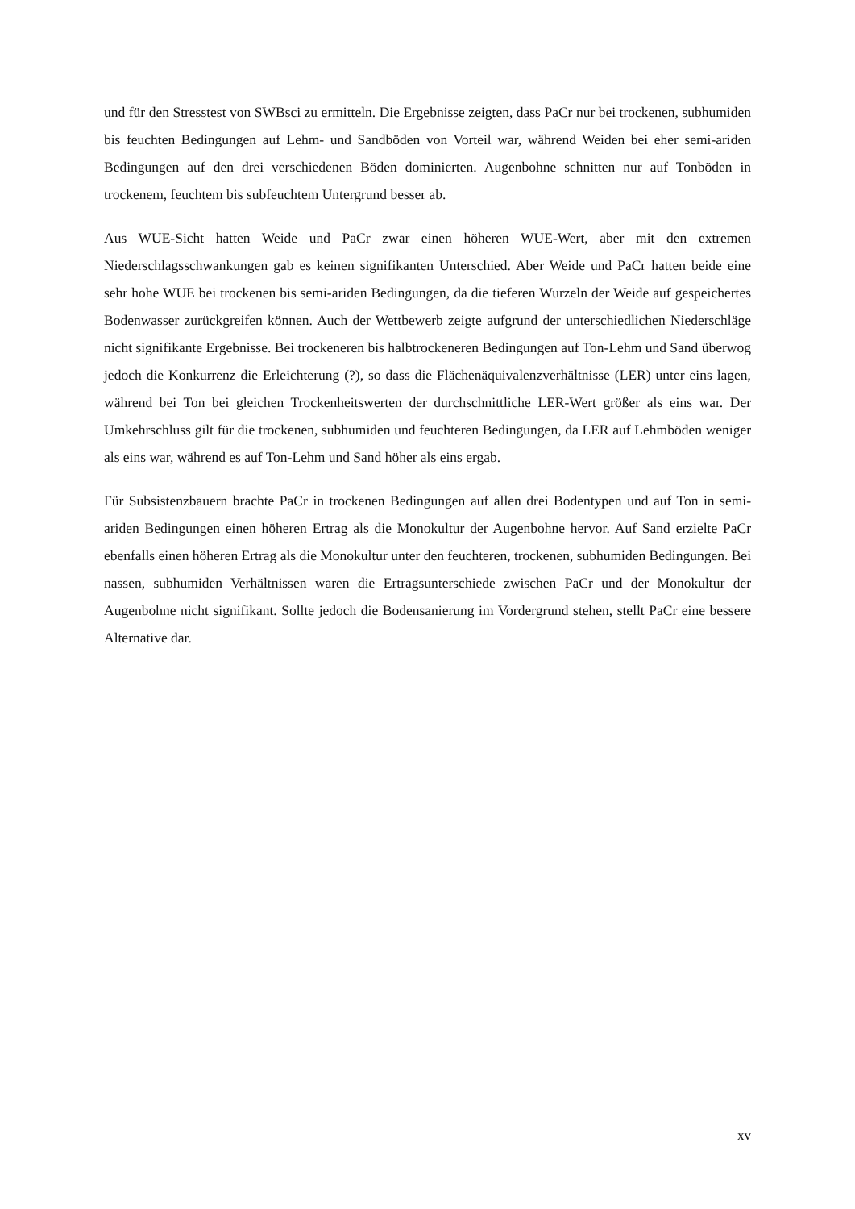und für den Stresstest von SWBsci zu ermitteln. Die Ergebnisse zeigten, dass PaCr nur bei trockenen, subhumiden bis feuchten Bedingungen auf Lehm- und Sandböden von Vorteil war, während Weiden bei eher semi-ariden Bedingungen auf den drei verschiedenen Böden dominierten. Augenbohne schnitten nur auf Tonböden in trockenem, feuchtem bis subfeuchtem Untergrund besser ab.
Aus WUE-Sicht hatten Weide und PaCr zwar einen höheren WUE-Wert, aber mit den extremen Niederschlagsschwankungen gab es keinen signifikanten Unterschied. Aber Weide und PaCr hatten beide eine sehr hohe WUE bei trockenen bis semi-ariden Bedingungen, da die tieferen Wurzeln der Weide auf gespeichertes Bodenwasser zurückgreifen können. Auch der Wettbewerb zeigte aufgrund der unterschiedlichen Niederschläge nicht signifikante Ergebnisse. Bei trockeneren bis halbtrockeneren Bedingungen auf Ton-Lehm und Sand überwog jedoch die Konkurrenz die Erleichterung (?), so dass die Flächenäquivalenzverhältnisse (LER) unter eins lagen, während bei Ton bei gleichen Trockenheitswerten der durchschnittliche LER-Wert größer als eins war. Der Umkehrschluss gilt für die trockenen, subhumiden und feuchteren Bedingungen, da LER auf Lehmböden weniger als eins war, während es auf Ton-Lehm und Sand höher als eins ergab.
Für Subsistenzbauern brachte PaCr in trockenen Bedingungen auf allen drei Bodentypen und auf Ton in semi-ariden Bedingungen einen höheren Ertrag als die Monokultur der Augenbohne hervor. Auf Sand erzielte PaCr ebenfalls einen höheren Ertrag als die Monokultur unter den feuchteren, trockenen, subhumiden Bedingungen. Bei nassen, subhumiden Verhältnissen waren die Ertragsunterschiede zwischen PaCr und der Monokultur der Augenbohne nicht signifikant. Sollte jedoch die Bodensanierung im Vordergrund stehen, stellt PaCr eine bessere Alternative dar.
xv